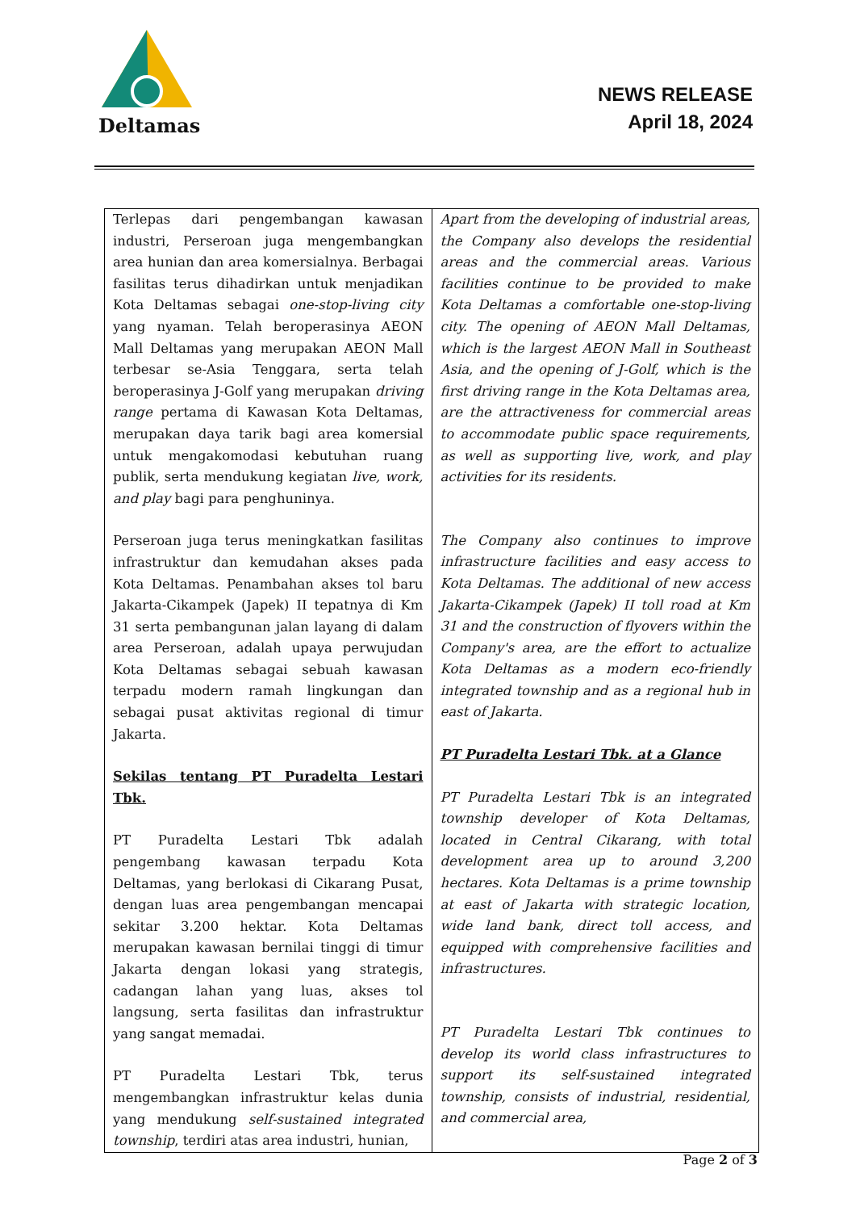Deltamas
NEWS RELEASE
April 18, 2024
| Terlepas dari pengembangan kawasan industri, Perseroan juga mengembangkan area hunian dan area komersialnya. Berbagai fasilitas terus dihadirkan untuk menjadikan Kota Deltamas sebagai one-stop-living city yang nyaman. Telah beroperasinya AEON Mall Deltamas yang merupakan AEON Mall terbesar se-Asia Tenggara, serta telah beroperasinya J-Golf yang merupakan driving range pertama di Kawasan Kota Deltamas, merupakan daya tarik bagi area komersial untuk mengakomodasi kebutuhan ruang publik, serta mendukung kegiatan live, work, and play bagi para penghuninya. Perseroan juga terus meningkatkan fasilitas infrastruktur dan kemudahan akses pada Kota Deltamas. Penambahan akses tol baru Jakarta-Cikampek (Japek) II tepatnya di Km 31 serta pembangunan jalan layang di dalam area Perseroan, adalah upaya perwujudan Kota Deltamas sebagai sebuah kawasan terpadu modern ramah lingkungan dan sebagai pusat aktivitas regional di timur Jakarta. Sekilas tentang PT Puradelta Lestari Tbk. PT Puradelta Lestari Tbk adalah pengembang kawasan terpadu Kota Deltamas, yang berlokasi di Cikarang Pusat, dengan luas area pengembangan mencapai sekitar 3.200 hektar. Kota Deltamas merupakan kawasan bernilai tinggi di timur Jakarta dengan lokasi yang strategis, cadangan lahan yang luas, akses tol langsung, serta fasilitas dan infrastruktur yang sangat memadai. PT Puradelta Lestari Tbk, terus mengembangkan infrastruktur kelas dunia yang mendukung self-sustained integrated township , terdiri atas area industri, hunian, | Apart from the developing of industrial areas, the Company also develops the residential areas and the commercial areas. Various facilities continue to be provided to make Kota Deltamas a comfortable one-stop-living city. The opening of AEON Mall Deltamas, which is the largest AEON Mall in Southeast Asia, and the opening of J-Golf, which is the first driving range in the Kota Deltamas area, are the attractiveness for commercial areas to accommodate public space requirements, as well as supporting live, work, and play activities for its residents. The Company also continues to improve infrastructure facilities and easy access to Kota Deltamas. The additional of new access Jakarta-Cikampek (Japek) II toll road at Km 31 and the construction of flyovers within the Company's area, are the effort to actualize Kota Deltamas as a modern eco-friendly integrated township and as a regional hub in east of Jakarta. PT Puradelta Lestari Tbk. at a Glance PT Puradelta Lestari Tbk is an integrated township developer of Kota Deltamas, located in Central Cikarang, with total development area up to around 3,200 hectares. Kota Deltamas is a prime township at east of Jakarta with strategic location, wide land bank, direct toll access, and equipped with comprehensive facilities and infrastructures. PT Puradelta Lestari Tbk continues to develop its world class infrastructures to support its self-sustained integrated township, consists of industrial, residential, and commercial area, |
Page 2 of 3